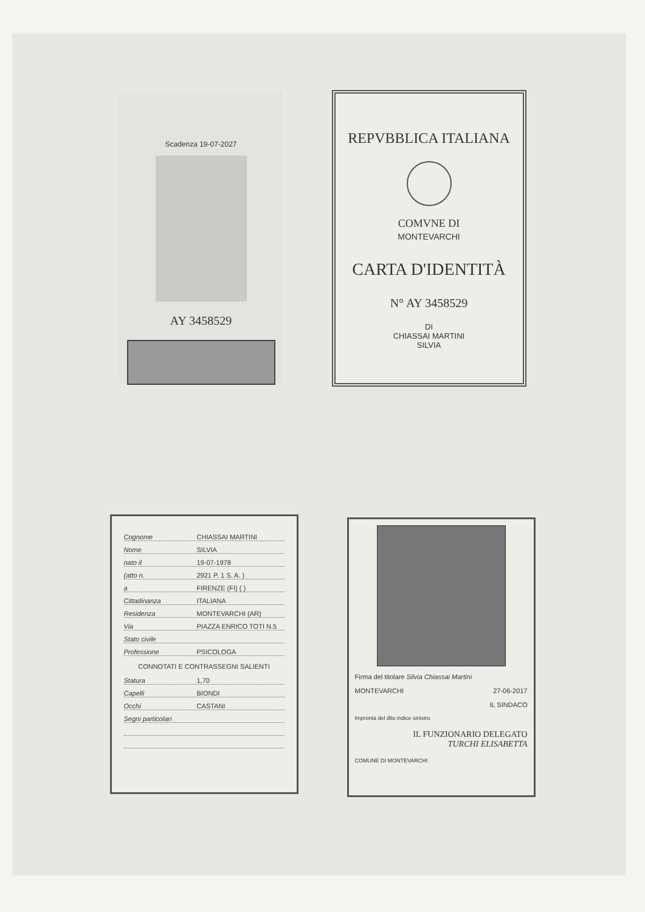Scadenza 19-07-2027
AY 3458529
REPVBBLICA ITALIANA
COMVNE DI
MONTEVARCHI
CARTA D'IDENTITÀ
N° AY 3458529
DI
CHIASSAI MARTINI
SILVIA
Cognome CHIASSAI MARTINI
Nome SILVIA
nato il 19-07-1978
(atto n. 2921 P. 1 S. A. )
a FIRENZE (FI) ( )
Cittadinanza ITALIANA
Residenza MONTEVARCHI (AR)
Via PIAZZA ENRICO TOTI N.5
Stato civile
Professione PSICOLOGA
CONNOTATI E CONTRASSEGNI SALIENTI
Statura 1,70
Capelli BIONDI
Occhi CASTANI
Segni particolari
Firma del titolare Silvia Chiassai Martini
MONTEVARCHI 27-06-2017
IL SINDACO
Impronta del dito indice sinistro
IL FUNZIONARIO DELEGATO
TURCHI ELISABETTA
COMUNE DI MONTEVARCHI